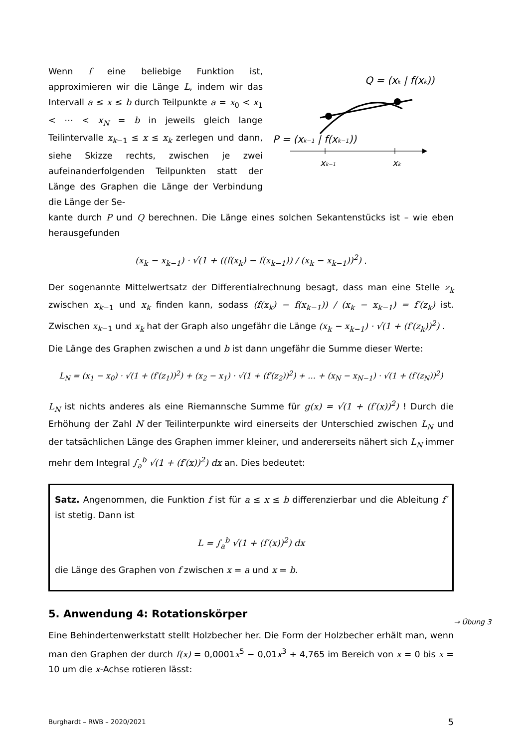Wenn f eine beliebige Funktion ist, approximieren wir die Länge L, indem wir das Intervall a ≤ x ≤ b durch Teilpunkte a = x<sub>0</sub> < x<sub>1</sub> < ⋯ < x<sub>N</sub> = b in jeweils gleich lange Teilintervalle x<sub>k−1</sub> ≤ x ≤ x<sub>k</sub> zerlegen und dann, siehe Skizze rechts, zwischen je zwei aufeinanderfolgenden Teilpunkten statt der Länge des Graphen die Länge der Verbindung die Länge der Se-
Q = (xk | f(xk))
P = (xk−1 | f(xk−1))
xk−1
xk
kante durch P und Q berechnen. Die Länge eines solchen Sekantenstücks ist – wie eben herausgefunden
(x<sub>k</sub> − x<sub>k−1</sub>) · √(1 + ((f(x<sub>k</sub>) − f(x<sub>k−1</sub>)) / (x<sub>k</sub> − x<sub>k−1</sub>))<sup>2</sup>) .
Der sogenannte Mittelwertsatz der Differentialrechnung besagt, dass man eine Stelle z<sub>k</sub> zwischen x<sub>k−1</sub> und x<sub>k</sub> finden kann, sodass (f(x<sub>k</sub>) − f(x<sub>k−1</sub>)) / (x<sub>k</sub> − x<sub>k−1</sub>) = f′(z<sub>k</sub>) ist. Zwischen x<sub>k−1</sub> und x<sub>k</sub> hat der Graph also ungefähr die Länge (x<sub>k</sub> − x<sub>k−1</sub>) · √(1 + (f′(z<sub>k</sub>))<sup>2</sup>) .
Die Länge des Graphen zwischen a und b ist dann ungefähr die Summe dieser Werte:
L<sub>N</sub> = (x<sub>1</sub> − x<sub>0</sub>) · √(1 + (f′(z<sub>1</sub>))<sup>2</sup>) + (x<sub>2</sub> − x<sub>1</sub>) · √(1 + (f′(z<sub>2</sub>))<sup>2</sup>) + … + (x<sub>N</sub> − x<sub>N−1</sub>) · √(1 + (f′(z<sub>N</sub>))<sup>2</sup>)
L<sub>N</sub> ist nichts anderes als eine Riemannsche Summe für g(x) = √(1 + (f′(x))<sup>2</sup>) ! Durch die Erhöhung der Zahl N der Teilinterpunkte wird einerseits der Unterschied zwischen L<sub>N</sub> und der tatsächlichen Länge des Graphen immer kleiner, und andererseits nähert sich L<sub>N</sub> immer mehr dem Integral ∫<sub>a</sub><sup>b</sup> √(1 + (f′(x))<sup>2</sup>) dx an. Dies bedeutet:
Satz. Angenommen, die Funktion f ist für a ≤ x ≤ b differenzierbar und die Ableitung f′ ist stetig. Dann ist
L = ∫<sub>a</sub><sup>b</sup> √(1 + (f′(x))<sup>2</sup>) dx
die Länge des Graphen von f zwischen x = a und x = b.
5. Anwendung 4: Rotationskörper
Eine Behindertenwerkstatt stellt Holzbecher her. Die Form der Holzbecher erhält man, wenn man den Graphen der durch f(x) = 0,0001x<sup>5</sup> − 0,01x<sup>3</sup> + 4,765 im Bereich von x = 0 bis x = 10 um die x-Achse rotieren lässt:
→ Übung 3
Burghardt – RWB – 2020/2021 5